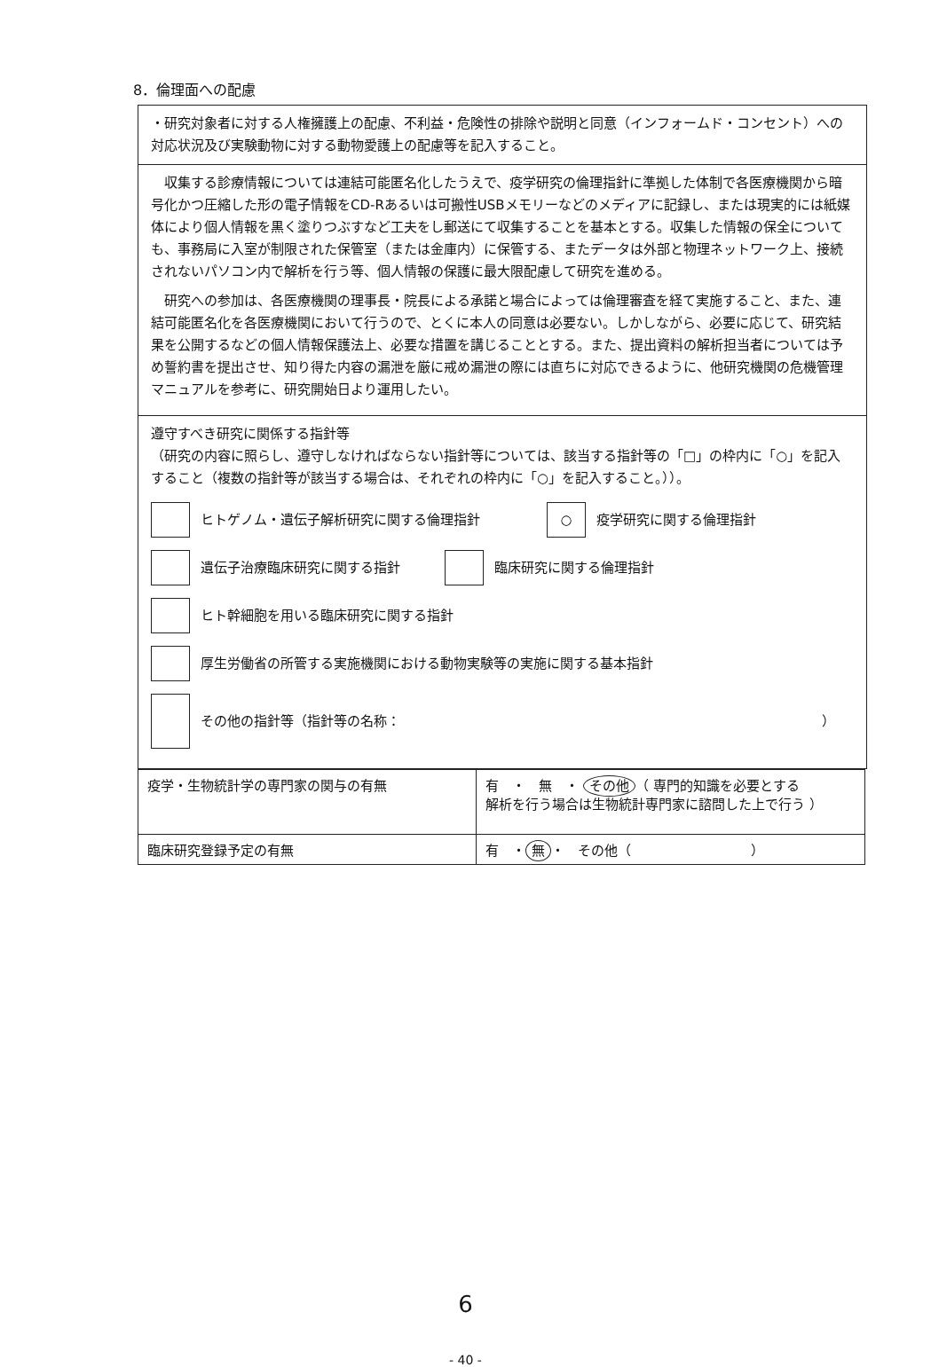8．倫理面への配慮
・研究対象者に対する人権擁護上の配慮、不利益・危険性の排除や説明と同意（インフォームド・コンセント）への対応状況及び実験動物に対する動物愛護上の配慮等を記入すること。
収集する診療情報については連結可能匿名化したうえで、疫学研究の倫理指針に準拠した体制で各医療機関から暗号化かつ圧縮した形の電子情報をCD-Rあるいは可搬性USBメモリーなどのメディアに記録し、または現実的には紙媒体により個人情報を黒く塗りつぶすなど工夫をし郵送にて収集することを基本とする。収集した情報の保全についても、事務局に入室が制限された保管室（または金庫内）に保管する、またデータは外部と物理ネットワーク上、接続されないパソコン内で解析を行う等、個人情報の保護に最大限配慮して研究を進める。
研究への参加は、各医療機関の理事長・院長による承諾と場合によっては倫理審査を経て実施すること、また、連結可能匿名化を各医療機関において行うので、とくに本人の同意は必要ない。しかしながら、必要に応じて、研究結果を公開するなどの個人情報保護法上、必要な措置を講じることとする。また、提出資料の解析担当者については予め誓約書を提出させ、知り得た内容の漏泄を厳に戒め漏泄の際には直ちに対応できるように、他研究機関の危機管理マニュアルを参考に、研究開始日より運用したい。
遵守すべき研究に関係する指針等
（研究の内容に照らし、遵守しなければならない指針等については、該当する指針等の「□」の枠内に「○」を記入すること（複数の指針等が該当する場合は、それぞれの枠内に「○」を記入すること。））。
ヒトゲノム・遺伝子解析研究に関する倫理指針 ○ 疫学研究に関する倫理指針
遺伝子治療臨床研究に関する指針 臨床研究に関する倫理指針
ヒト幹細胞を用いる臨床研究に関する指針
厚生労働省の所管する実施機関における動物実験等の実施に関する基本指針
その他の指針等（指針等の名称： ）
| 疫学・生物統計学の専門家の関与の有無 | 有 ・ 無 ・ その他 （ 専門的知識を必要とする 解析を行う場合は生物統計専門家に諮問した上で行う ） |
| 臨床研究登録予定の有無 | 有 ・ 無 ・ その他（ ） |
6
- 40 -